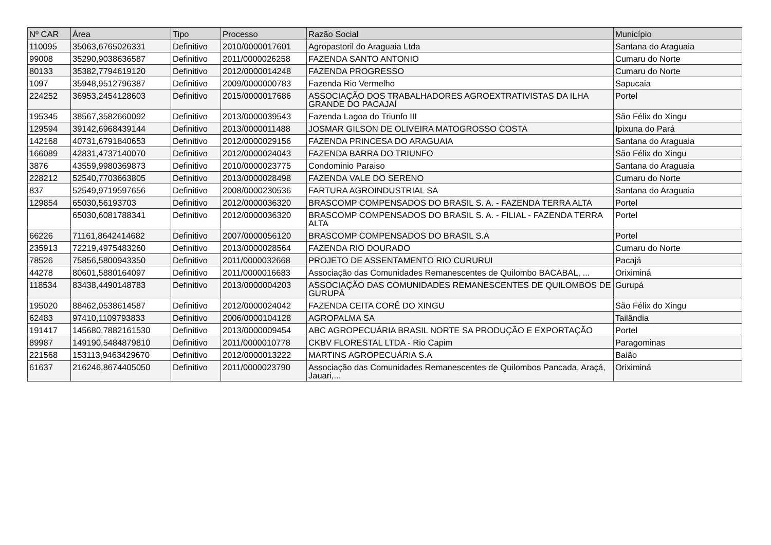| Nº CAR | Área | Tipo | Processo | Razão Social | Município |
| --- | --- | --- | --- | --- | --- |
| 110095 | 35063,6765026331 | Definitivo | 2010/0000017601 | Agropastoril do Araguaia Ltda | Santana do Araguaia |
| 99008 | 35290,9038636587 | Definitivo | 2011/0000026258 | FAZENDA SANTO ANTONIO | Cumaru do Norte |
| 80133 | 35382,7794619120 | Definitivo | 2012/0000014248 | FAZENDA PROGRESSO | Cumaru do Norte |
| 1097 | 35948,9512796387 | Definitivo | 2009/0000000783 | Fazenda Rio Vermelho | Sapucaia |
| 224252 | 36953,2454128603 | Definitivo | 2015/0000017686 | ASSOCIAÇÃO DOS TRABALHADORES AGROEXTRATIVISTAS DA ILHA GRANDE DO PACAJAÍ | Portel |
| 195345 | 38567,3582660092 | Definitivo | 2013/0000039543 | Fazenda Lagoa do Triunfo III | São Félix do Xingu |
| 129594 | 39142,6968439144 | Definitivo | 2013/0000011488 | JOSMAR GILSON DE OLIVEIRA MATOGROSSO COSTA | Ipixuna do Pará |
| 142168 | 40731,6791840653 | Definitivo | 2012/0000029156 | FAZENDA PRINCESA DO ARAGUAIA | Santana do Araguaia |
| 166089 | 42831,4737140070 | Definitivo | 2012/0000024043 | FAZENDA BARRA DO TRIUNFO | São Félix do Xingu |
| 3876 | 43559,9980369873 | Definitivo | 2010/0000023775 | Condominio Paraiso | Santana do Araguaia |
| 228212 | 52540,7703663805 | Definitivo | 2013/0000028498 | FAZENDA VALE DO SERENO | Cumaru do Norte |
| 837 | 52549,9719597656 | Definitivo | 2008/0000230536 | FARTURA AGROINDUSTRIAL SA | Santana do Araguaia |
| 129854 | 65030,56193703 | Definitivo | 2012/0000036320 | BRASCOMP COMPENSADOS DO BRASIL S. A. - FAZENDA TERRA ALTA | Portel |
| | 65030,6081788341 | Definitivo | 2012/0000036320 | BRASCOMP COMPENSADOS DO BRASIL S. A. - FILIAL - FAZENDA TERRA ALTA | Portel |
| 66226 | 71161,8642414682 | Definitivo | 2007/0000056120 | BRASCOMP COMPENSADOS DO BRASIL S.A | Portel |
| 235913 | 72219,4975483260 | Definitivo | 2013/0000028564 | FAZENDA RIO DOURADO | Cumaru do Norte |
| 78526 | 75856,5800943350 | Definitivo | 2011/0000032668 | PROJETO DE ASSENTAMENTO RIO CURURUI | Pacajá |
| 44278 | 80601,5880164097 | Definitivo | 2011/0000016683 | Associação das Comunidades Remanescentes de Quilombo BACABAL, ... | Oriximiná |
| 118534 | 83438,4490148783 | Definitivo | 2013/0000004203 | ASSOCIAÇÃO DAS COMUNIDADES REMANESCENTES DE QUILOMBOS DE GURUPÁ | Gurupá |
| 195020 | 88462,0538614587 | Definitivo | 2012/0000024042 | FAZENDA CEITA CORÊ DO XINGU | São Félix do Xingu |
| 62483 | 97410,1109793833 | Definitivo | 2006/0000104128 | AGROPALMA SA | Tailândia |
| 191417 | 145680,7882161530 | Definitivo | 2013/0000009454 | ABC AGROPECUÁRIA BRASIL NORTE SA PRODUÇÃO E EXPORTAÇÃO | Portel |
| 89987 | 149190,5484879810 | Definitivo | 2011/0000010778 | CKBV FLORESTAL LTDA - Rio Capim | Paragominas |
| 221568 | 153113,9463429670 | Definitivo | 2012/0000013222 | MARTINS AGROPECUÁRIA S.A | Baião |
| 61637 | 216246,8674405050 | Definitivo | 2011/0000023790 | Associação das Comunidades Remanescentes de Quilombos Pancada, Araçá, Jauari,... | Oriximiná |